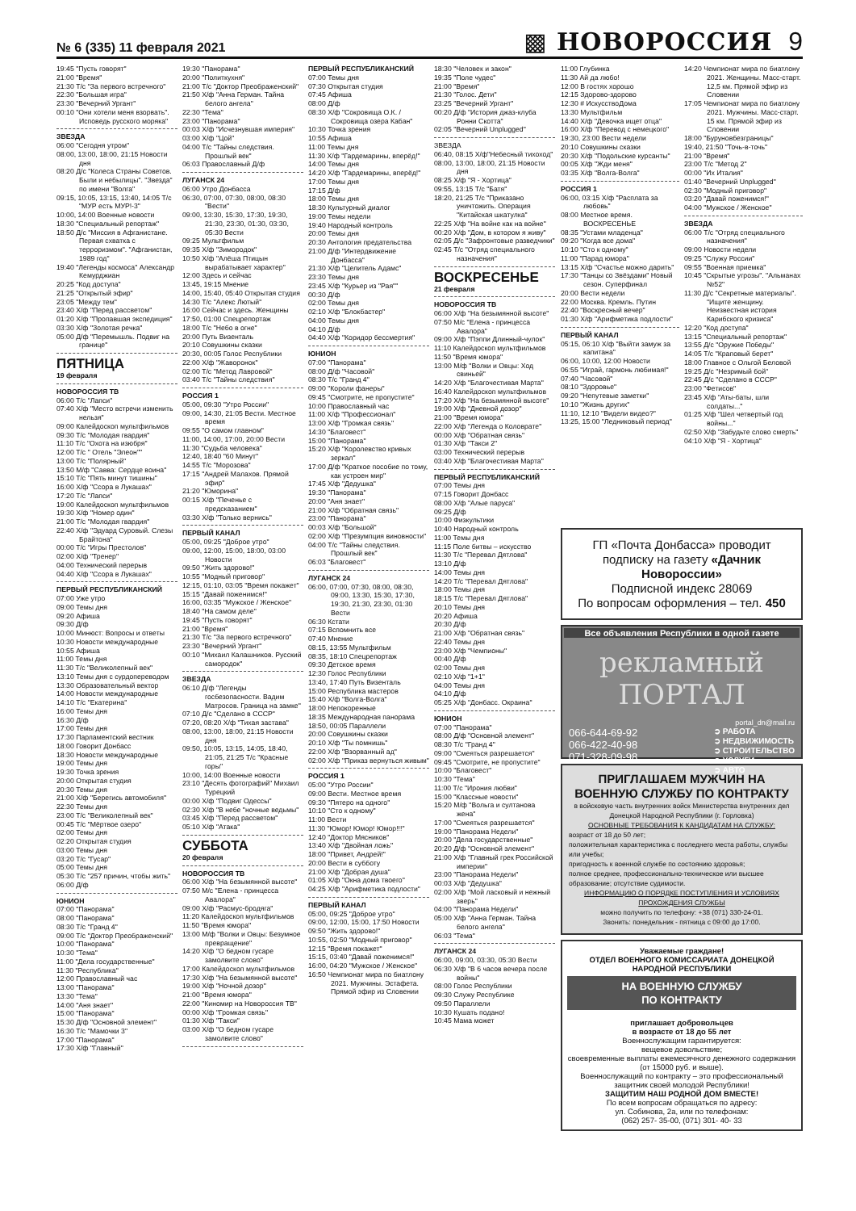№ 6 (335) 11 февраля 2021 ▩ НОВОРОССИЯ 9
19:45 "Пусть говорят"
21:00 "Время"
21:30 Т/с "За первого встречного"
22:30 "Большая игра"
23:30 "Вечерний Ургант"
00:10 "Они хотели меня взорвать". Исповедь русского моряка"
ЗВЕЗДА
06:00 "Сегодня утром"
08:00, 13:00, 18:00, 21:15 Новости дня
08:20 Д/с "Колеса Страны Советов. Были и небылицы". "Звезда" по имени "Волга"
09:15, 10:05, 13:15, 13:40, 14:05 Т/с "МУР есть МУР!-3"
10:00, 14:00 Военные новости
18:30 "Специальный репортаж"
18:50 Д/с "Миссия в Афганистане. Первая схватка с терроризмом". "Афганистан, 1989 год"
19:40 "Легенды космоса" Александр Кемурджиан
20:25 "Код доступа"
21:25 "Открытый эфир"
23:05 "Между тем"
23:40 Х/ф "Перед рассветом"
01:20 Х/ф "Пропавшая экспедиция"
03:30 Х/ф "Золотая речка"
05:00 Д/ф "Перемышль. Подвиг на границе"
ПЯТНИЦА
19 февраля
НОВОРОССИЯ ТВ
06:00 Т/с "Лапси"
07:40 Х/ф "Место встречи изменить нельзя"
09:00 Калейдоскоп мультфильмов
09:30 Т/с "Молодая гвардия"
11:10 Т/с "Охота на изюбря"
12:00 Т/с " Отель "Элеон""
13:00 Т/с "Полярный"
13:50 М/ф "Савва: Сердце воина"
15:10 Т/с "Пять минут тишины"
16:00 Х/ф "Ссора в Лукашах"
17:20 Т/с "Лапси"
19:00 Калейдоскоп мультфильмов
19:30 Х/ф "Номер один"
21:00 Т/с "Молодая гвардия"
22:40 Х/ф "Эдуард Суровый. Слезы Брайтона"
00:00 Т/с "Игры Престолов"
02:00 Х/ф "Тренер"
04:00 Технический перерыв
04:40 Х/ф "Ссора в Лукашах"
ПЕРВЫЙ РЕСПУБЛИКАНСКИЙ
07:00 Уже утро
09:00 Темы дня
09:20 Афиша
09:30 Д/ф
10:00 Минюст: Вопросы и ответы
10:30 Новости международные
10:55 Афиша
11:00 Темы дня
11:30 Т/с "Великолепный век"
13:10 Темы дня с сурдопереводом
13:30 Образовательный вектор
14:00 Новости международные
14:10 Т/с "Екатерина"
16:00 Темы дня
16:30 Д/ф
17:00 Темы дня
17:30 Парламентский вестник
18:00 Говорит Донбасс
18:30 Новости международные
19:00 Темы дня
19:30 Точка зрения
20:00 Открытая студия
20:30 Темы дня
21:00 Х/ф "Берегись автомобиля"
22:30 Темы дня
23:00 Т/с "Великолепный век"
00:45 Т/с "Мёртвое озеро"
02:00 Темы дня
02:20 Открытая студия
03:00 Темы дня
03:20 Т/с "Гусар"
05:00 Темы дня
05:30 Т/с "257 причин, чтобы жить"
06:00 Д/ф
ЮНИОН
07:00 "Панорама"
08:00 "Панорама"
08:30 Т/с "Гранд 4"
09:00 Т/с "Доктор Преображенский"
10:00 "Панорама"
10:30 "Тема"
11:00 "Дела государственные"
11:30 "Республика"
12:00 Православный час
13:00 "Панорама"
13:30 "Тема"
14:00 "Аня знает"
15:00 "Панорама"
15:30 Д/ф "Основной элемент"
16:30 Т/с "Мамочки 3"
17:00 "Панорама"
17:30 Х/ф "Главный"
19:30 "Панорама"
20:00 "Политкухня"
21:00 Т/с "Доктор Преображенский"
21:50 Х/ф "Анна Герман. Тайна белого ангела"
22:30 "Тема"
23:00 "Панорама"
00:03 Х/ф "Исчезнувшая империя"
03:00 Х/ф "Цой"
04:00 Т/с "Тайны следствия. Прошлый век"
06:03 Православный Д/ф
ЛУГАНСК 24
06:00 Утро Донбасса
06:30, 07:00, 07:30, 08:00, 08:30 "Вести"
09:00, 13:30, 15:30, 17:30, 19:30, 21:30, 23:30, 01:30, 03:30, 05:30 Вести
09:25 Мультфильм
09:35 Х/ф "Зимородок"
10:50 Х/ф "Алёша Птицын вырабатывает характер"
12:00 Здесь и сейчас
13:45, 19:15 Мнение
14:00, 15:40, 05:40 Открытая студия
14:30 Т/с "Алекс Лютый"
16:00 Сейчас и здесь. Женщины
17:50, 01:00 Спецрепортаж
18:00 Т/с "Небо в огне"
20:00 Путь Визенталь
20:10 Совушкины сказки
20:30, 00:05 Голос Республики
22:00 Х/ф "Жаворонок"
02:00 Т/с "Метод Лавровой"
03:40 Т/с "Тайны следствия"
РОССИЯ 1
05:00, 09:30 "Утро России"
09:00, 14:30, 21:05 Вести. Местное время
09:55 "О самом главном"
11:00, 14:00, 17:00, 20:00 Вести
11:30 "Судьба человека"
12:40, 18:40 "60 Минут"
14:55 Т/с "Морозова"
17:15 "Андрей Малахов. Прямой эфир"
21:20 "Юморина"
00:15 Х/ф "Печенье с предсказанием"
03:30 Х/ф "Только вернись"
ПЕРВЫЙ КАНАЛ
05:00, 09:25 "Доброе утро"
09:00, 12:00, 15:00, 18:00, 03:00 Новости
09:50 "Жить здорово!"
10:55 "Модный приговор"
12:15, 01:10, 03:05 "Время покажет"
15:15 "Давай поженимся!"
16:00, 03:35 "Мужское / Женское"
18:40 "На самом деле"
19:45 "Пусть говорят"
21:00 "Время"
21:30 Т/с "За первого встречного"
23:30 "Вечерний Ургант"
00:10 "Михаил Калашников. Русский самородок"
ЗВЕЗДА
06:10 Д/ф "Легенды госбезопасности. Вадим Матросов. Граница на замке"
07:10 Д/с "Сделано в СССР"
07:20, 08:20 Х/ф "Тихая застава"
08:00, 13:00, 18:00, 21:15 Новости дня
09:50, 10:05, 13:15, 14:05, 18:40, 21:05, 21:25 Т/с "Красные горы"
10:00, 14:00 Военные новости
23:10 "Десять фотографий" Михаил Турецкий
00:00 Х/ф "Подвиг Одессы"
02:30 Х/ф "В небе "ночные ведьмы"
03:45 Х/ф "Перед рассветом"
05:10 Х/ф "Атака"
СУББОТА
20 февраля
НОВОРОССИЯ ТВ
06:00 Х/ф "На безымянной высоте"
07:50 М/с "Елена - принцесса Авалора"
09:00 Х/ф "Расмус-бродяга"
11:20 Калейдоскоп мультфильмов
11:50 "Время юмора"
13:00 М/ф "Волки и Овцы: Безумное превращение"
14:20 Х/ф "О бедном гусаре замолвите слово"
17:00 Калейдоскоп мультфильмов
17:30 Х/ф "На безымянной высоте"
19:00 Х/ф "Ночной дозор"
21:00 "Время юмора"
22:00 "Киномир на Новороссия ТВ"
00:00 Х/ф "Громкая связь"
01:30 Х/ф "Такси"
03:00 Х/ф "О бедном гусаре замолвите слово"
ПЕРВЫЙ РЕСПУБЛИКАНСКИЙ
07:00 Темы дня
07:30 Открытая студия
07:45 Афиша
08:00 Д/ф
08:30 Х/ф "Сокровища О.К. / Сокровища озера Кабан"
10:30 Точка зрения
10:55 Афиша
11:00 Темы дня
11:30 Х/ф "Гардемарины, вперёд!"
14:00 Темы дня
14:20 Х/ф "Гардемарины, вперёд!"
17:00 Темы дня
17:15 Д/ф
18:00 Темы дня
18:30 Культурный диалог
19:00 Темы недели
19:40 Народный контроль
20:00 Темы дня
20:30 Антология предательства
21:00 Д/ф "Интердвижение Донбасса"
21:30 Х/ф "Целитель Адамс"
23:30 Темы дня
23:45 Х/ф "Курьер из "Рая""
00:30 Д/ф
02:00 Темы дня
02:10 Х/ф "Блокбастер"
04:00 Темы дня
04:10 Д/ф
04:40 Х/ф "Коридор бессмертия"
ЮНИОН
07:00 "Панорама"
08:00 Д/ф "Часовой"
08:30 Т/с "Гранд 4"
09:00 "Короли фанеры"
09:45 "Смотрите, не пропустите"
10:00 Православный час
11:00 Х/ф "Профессионал"
13:00 Х/ф "Громкая связь"
14:30 "Благовест"
15:00 "Панорама"
15:20 Х/ф "Королевство кривых зеркал"
17:00 Д/ф "Краткое пособие по тому, как устроен мир"
17:45 Х/ф "Дедушка"
19:30 "Панорама"
20:00 "Аня знает"
21:00 Х/ф "Обратная связь"
23:00 "Панорама"
00:03 Х/ф "Большой"
02:00 Х/ф "Презумпция виновности"
04:00 Т/с "Тайны следствия. Прошлый век"
06:03 "Благовест"
ЛУГАНСК 24
06:00, 07:00, 07:30, 08:00, 08:30, 09:00, 13:30, 15:30, 17:30, 19:30, 21:30, 23:30, 01:30 Вести
06:30 Кстати
07:15 Вспомнить все
07:40 Мнение
08:15, 13:55 Мультфильм
08:35, 18:10 Спецрепортаж
09:30 Детское время
12:30 Голос Республики
13:40, 17:40 Путь Визенталь
15:00 Республика мастеров
15:40 Х/ф "Волга-Волга"
18:00 Непокоренные
18:35 Международная панорама
18:50, 00:05 Параллели
20:00 Совушкины сказки
20:10 Х/ф "Ты помнишь"
22:00 Х/ф "Взорванный ад"
02:00 Х/ф "Приказ вернуться живым"
РОССИЯ 1
05:00 "Утро России"
09:00 Вести. Местное время
09:30 "Пятеро на одного"
10:10 "Сто к одному"
11:00 Вести
11:30 "Юмор! Юмор! Юмор!!!"
12:40 "Доктор Мясников"
13:40 Х/ф "Двойная ложь"
18:00 "Привет, Андрей!"
20:00 Вести в субботу
21:00 Х/ф "Добрая душа"
01:05 Х/ф "Окна дома твоего"
04:25 Х/ф "Арифметика подлости"
ПЕРВЫЙ КАНАЛ
05:00, 09:25 "Доброе утро"
09:00, 12:00, 15:00, 17:50 Новости
09:50 "Жить здорово!"
10:55, 02:50 "Модный приговор"
12:15 "Время покажет"
15:15, 03:40 "Давай поженимся!"
16:00, 04:20 "Мужское / Женское"
16:50 Чемпионат мира по биатлону 2021. Мужчины. Эстафета. Прямой эфир из Словении
18:30 "Человек и закон"
19:35 "Поле чудес"
21:00 "Время"
21:30 "Голос. Дети"
23:25 "Вечерний Ургант"
00:20 Д/ф "История джаз-клуба Ронни Скотта"
02:05 "Вечерний Unplugged"
ЗВЕЗДА
06:40, 08:15 Х/ф"Небесный тихоход"
08:00, 13:00, 18:00, 21:15 Новости дня
08:25 Х/ф "Я - Хортица"
09:55, 13:15 Т/с "Батя"
18:20, 21:25 Т/с "Приказано уничтожить. Операция "Китайская шкатулка"
22:25 Х/ф "На войне как на войне"
00:20 Х/ф "Дом, в котором я живу"
02:05 Д/с "Зафронтовые разведчики"
02:45 Т/с "Отряд специального назначения"
ВОСКРЕСЕНЬЕ
21 февраля
НОВОРОССИЯ ТВ
06:00 Х/ф "На безымянной высоте"
07:50 М/с "Елена - принцесса Авалора"
09:00 Х/ф "Пэппи Длинный-чулок"
11:10 Калейдоскоп мультфильмов
11:50 "Время юмора"
13:00 М/ф "Волки и Овцы: Ход свиньей"
14:20 Х/ф "Благочестивая Марта"
16:40 Калейдоскоп мультфильмов
17:20 Х/ф "На безымянной высоте"
19:00 Х/ф "Дневной дозор"
21:00 "Время юмора"
22:00 Х/ф "Легенда о Коловрате"
00:00 Х/ф "Обратная связь"
01:30 Х/ф "Такси 2"
03:00 Технический перерыв
03:40 Х/ф "Благочестивая Марта"
ПЕРВЫЙ РЕСПУБЛИКАНСКИЙ
07:00 Темы дня
07:15 Говорит Донбасс
08:00 Х/ф "Алые паруса"
09:25 Д/ф
10:00 Физкультики
10:40 Народный контроль
11:00 Темы дня
11:15 Поле битвы – искусство
11:30 Т/с "Перевал Дятлова"
13:10 Д/ф
14:00 Темы дня
14:20 Т/с "Перевал Дятлова"
18:00 Темы дня
18:15 Т/с "Перевал Дятлова"
20:10 Темы дня
20:20 Афиша
20:30 Д/ф
21:00 Х/ф "Обратная связь"
22:40 Темы дня
23:00 Х/ф "Чемпионы"
00:40 Д/ф
02:00 Темы дня
02:10 Х/ф "1+1"
04:00 Темы дня
04:10 Д/ф
05:25 Х/ф "Донбасс. Окраина"
ЮНИОН
07:00 "Панорама"
08:00 Д/ф "Основной элемент"
08:30 Т/с "Гранд 4"
09:00 "Смеяться разрешается"
09:45 "Смотрите, не пропустите"
10:00 "Благовест"
10:30 "Тема"
11:00 Т/с "Ирония любви"
15:00 "Классные новости"
15:20 М/ф "Вольга и султанова жена"
17:00 "Смеяться разрешается"
19:00 "Панорама Недели"
20:00 "Дела государственные"
20:20 Д/ф "Основной элемент"
21:00 Х/ф "Главный грек Российской империи"
23:00 "Панорама Недели"
00:03 Х/ф "Дедушка"
02:00 Х/ф "Мой ласковый и нежный зверь"
04:00 "Панорама Недели"
05:00 Х/ф "Анна Герман. Тайна белого ангела"
06:03 "Тема"
ЛУГАНСК 24
06:00, 09:00, 03:30, 05:30 Вести
06:30 Х/ф "В 6 часов вечера после войны"
08:00 Голос Республики
09:30 Служу Республике
09:50 Параллели
10:30 Кушать подано!
10:45 Мама может
11:00 Глубинка
11:30 Ай да любо!
12:00 В гостях хорошо
12:15 Здорово-здорово
12:30 # ИскусствоДома
13:30 Мультфильм
14:40 Х/ф "Девочка ищет отца"
16:00 Х/ф "Перевод с немецкого"
19:30, 23:00 Вести недели
20:10 Совушкины сказки
20:30 Х/ф "Подольские курсанты"
00:05 Х/ф "Жди меня"
03:35 Х/ф "Волга-Волга"
РОССИЯ 1
06:00, 03:15 Х/ф "Расплата за любовь"
08:00 Местное время. ВОСКРЕСЕНЬЕ
08:35 "Устами младенца"
09:20 "Когда все дома"
10:10 "Сто к одному"
11:00 "Парад юмора"
13:15 Х/ф "Счастье можно дарить"
17:30 "Танцы со Звёздами" Новый сезон. Суперфинал
20:00 Вести недели
22:00 Москва. Кремль. Путин
22:40 "Воскресный вечер"
01:30 Х/ф "Арифметика подлости"
ПЕРВЫЙ КАНАЛ
05:15, 06:10 Х/ф "Выйти замуж за капитана"
06:00, 10:00, 12:00 Новости
06:55 "Играй, гармонь любимая!"
07:40 "Часовой"
08:10 "Здоровье"
09:20 "Непутевые заметки"
10:10 "Жизнь других"
11:10, 12:10 "Видели видео?"
13:25, 15:00 "Ледниковый период"
14:20 Чемпионат мира по биатлону 2021. Женщины. Масс-старт. 12,5 км. Прямой эфир из Словении
17:05 Чемпионат мира по биатлону 2021. Мужчины. Масс-старт. 15 км. Прямой эфир из Словении
18:00 "Буруновбезграницы"
19:40, 21:50 "Точь-в-точь"
21:00 "Время"
23:00 Т/с "Метод 2"
00:00 "Их Италия"
01:40 "Вечерний Unplugged"
02:30 "Модный приговор"
03:20 "Давай поженимся!"
04:00 "Мужское / Женское"
ЗВЕЗДА
06:00 Т/с "Отряд специального назначения"
09:00 Новости недели
09:25 "Служу России"
09:55 "Военная приемка"
10:45 "Скрытые угрозы". "Альманах №52"
11:30 Д/с "Секретные материалы". "Ищите женщину. Неизвестная история Карибского кризиса"
12:20 "Код доступа"
13:15 "Специальный репортаж"
13:55 Д/с "Оружие Победы"
14:05 Т/с "Краповый берет"
18:00 Главное с Ольгой Беловой
19:25 Д/с "Незримый бой"
22:45 Д/с "Сделано в СССР"
23:00 "Фетисов"
23:45 Х/ф "Аты-баты, шли солдаты..."
01:25 Х/ф "Шел четвертый год войны..."
02:50 Х/ф "Забудьте слово смерть"
04:10 Х/ф "Я - Хортица"
ГП «Почта Донбасса» проводит подписку на газету «Дачник Новороссии»
Подписной индекс 28069
По вопросам оформления – тел. 450
Все объявления Республики в одной газете
рекламный ПОРТАЛ
portal_dn@mail.ru
066-644-69-92
066-422-40-98
071-328-09-98
➲ РАБОТА
➲ НЕДВИЖИМОСТЬ
➲ СТРОИТЕЛЬСТВО
➲ УСЛУГИ
➲ АВТО
ПРИГЛАШАЕМ МУЖЧИН НА ВОЕННУЮ СЛУЖБУ ПО КОНТРАКТУ
в войсковую часть внутренних войск Министерства внутренних дел Донецкой Народной Республики (г. Горловка)
ОСНОВНЫЕ ТРЕБОВАНИЯ К КАНДИДАТАМ НА СЛУЖБУ:
возраст от 18 до 50 лет;
положительная характеристика с последнего места работы, службы или учебы;
пригодность к военной службе по состоянию здоровья;
полное среднее, профессионально-техническое или высшее образование; отсутствие судимости.
ИНФОРМАЦИЮ О ПОРЯДКЕ ПОСТУПЛЕНИЯ И УСЛОВИЯХ ПРОХОЖДЕНИЯ СЛУЖБЫ
можно получить по телефону: +38 (071) 330-24-01.
Звонить: понедельник - пятница с 09:00 до 17:00.
Уважаемые граждане!
ОТДЕЛ ВОЕННОГО КОМИССАРИАТА ДОНЕЦКОЙ НАРОДНОЙ РЕСПУБЛИКИ
НА ВОЕННУЮ СЛУЖБУ
ПО КОНТРАКТУ
приглашает добровольцев
в возрасте от 18 до 55 лет
Военнослужащим гарантируется:
вещевое довольствие;
своевременные выплаты ежемесячного денежного содержания (от 15000 руб. и выше).
Военнослужащий по контракту – это профессиональный защитник своей молодой Республики!
ЗАЩИТИМ НАШ РОДНОЙ ДОМ ВМЕСТЕ!
По всем вопросам обращаться по адресу:
ул. Собинова, 2а, или по телефонам:
(062) 257- 35-00, (071) 301- 40- 33